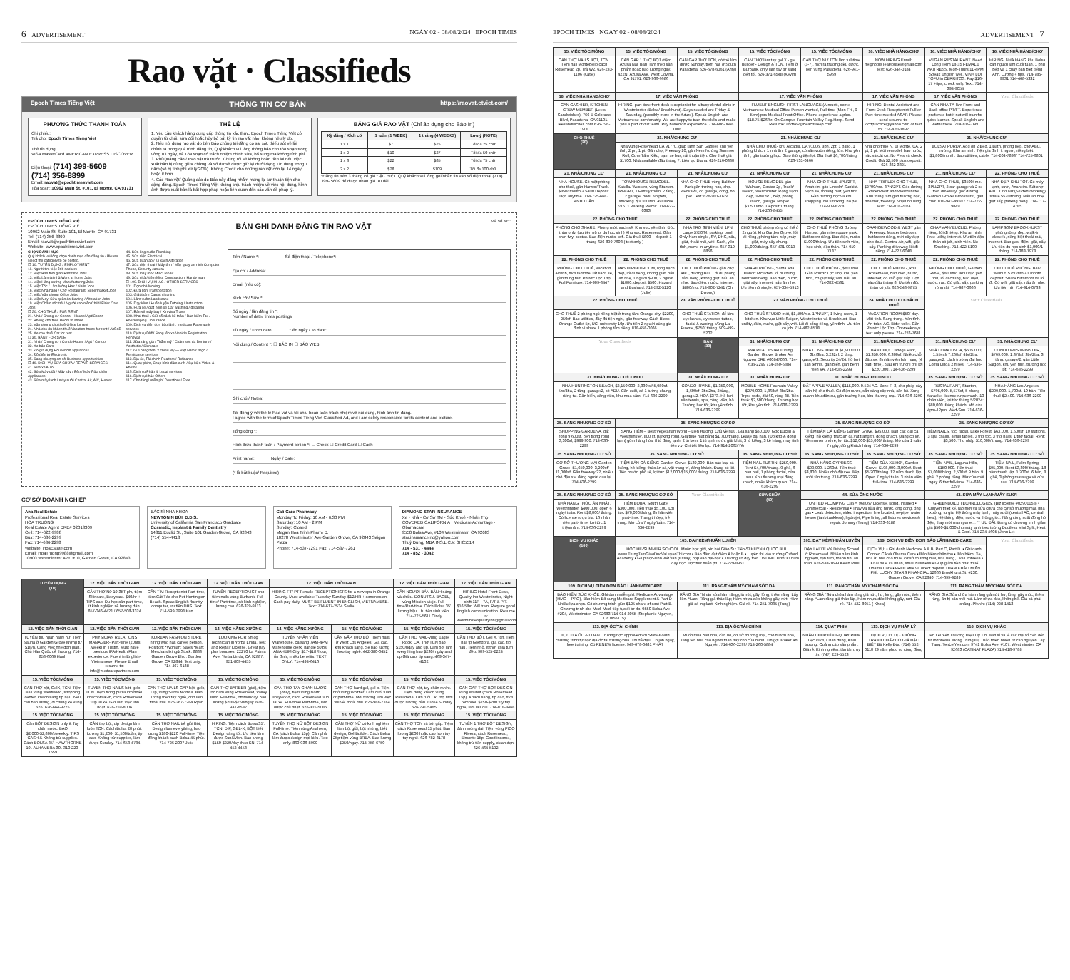6 ADVERTISEMENT NGÀY 02 - 08/08/2024 EPOCH TIMES
Rao vặt · Classifieds
Epoch Times Tiếng Việt THÔNG TIN CƠ BẢN https://raovat.etviet.com/
PHƯƠNG THỨC THANH TOÁN
Chi phiếu:
Trả cho: Epoch Times Tieng Viet
Thẻ tín dụng:
VISA MasterCard AMERICAN EXPRESS DISCOVER
Điện thoại: (714) 399-5609
(714) 356-8899
Email: raovat@epochtimesviet.com
Tòa soạn: 10962 Main St, #101, El Monte, CA 91731
THỂ LỆ
1. Yêu cầu khách hàng cung cấp thông tin xác thực. Epoch Times Tiếng Việt có quyền từ chối, sửa đổi hoặc hủy bỏ bất kỳ tin rao vặt nào, không nêu lý do.
2. Nếu nội dung rao vặt do bên Báo chúng tôi đăng có sai sót, thiếu sót về lỗi chính tả trong quá trình đăng tin, Quý khách vui lòng thông báo cho tòa soạn trong vòng 03 ngày, và Tòa soạn có trách nhiệm chỉnh sửa, bổ sung mà không tính phí.
3. Phí Quảng cáo / Rao vặt trả trước. Chúng tôi sẽ không hoàn tiền lại nếu việc xuất bản bị dừng giữa chừng và số dư sẽ được giữ lại dưới dạng Tín dụng trong 1 năm (sẽ bị tính phí xử lý 20%). Không Credit cho những rao vặt còn lại 14 ngày hoặc ít hơn.
4. Các Rao vặt/ Quảng cáo do Báo này đăng nhằm mang lại sự thuận tiện cho cộng đồng. Epoch Times Tiếng Việt không chịu trách nhiệm về việc nội dung, hình ảnh được xuất bản là bất hợp pháp hoặc liên quan đến các vấn đề pháp lý.
BẢNG GIÁ RAO VẶT (Chỉ áp dụng cho Báo In)
| Kỳ đăng / Kích cỡ | 1 tuần (1 WEEK) | 1 tháng (4 WEEKS) | Lưu ý (NOTE) |
| --- | --- | --- | --- |
| 1 x 1 | $7 | $25 | Tối đa 25 chữ. |
| 1 x 2 | $10 | $27 | Tối đa 50 chữ. |
| 1 x 3 | $22 | $85 | Tối đa 75 chữ. |
| 2 x 2 | $28 | $109 | Tối đa 100 chữ. |
*Đăng tin trên 3 tháng có giá ĐẶC BIỆT. Quý khách vui lòng gọi/nhắn tin vào số điện thoại (714) 399- 5609 để được nhận giá ưu đãi.
EPOCH TIMES TIẾNG VIỆT
EPOCH TIMES TIẾNG VIỆT
10962 Main St, Suite 101, El Monte, CA 91731
Tel: (714) 356-8899
Email: raovat@epochtimesviet.com
Website: www.epochtimesviet.com
BẢN GHI DANH ĐĂNG TIN RAO VẶT
Mã số KH:
CHỌN DANH MỤC
Quý khách vui lòng chọn danh mục cần đăng tin / Please select the category to be posted.
☐ 10. TUYỂN DỤNG / EMPLOYMENT
11. Người tìm việc Job seekers
12. Việc Bán thời gian Part-time Jobs
13. Việc Làm tại nhà Work at home Jobs
14. Việc Hãng xưởng Manufacturing Jobs
15. Việc Tóc / Làm Móng Hair / Nails Jobs
16. Việc Nhà hàng / Chợ Restaurant/ Supermarket Jobs
17. Việc Văn phòng Office Jobs
18. Việc May, Sửa quần áo Sewing / Alteration Jobs
19. Việc Chăm sóc trẻ / Người cao niên Child/ Elder Care Jobs
☐ 20. CHO THUÊ / FOR RENT
21. Nhà / Chung cư Condo – House/ Apt/Condo
22. Phòng cho thuê Room to share
23. Văn phòng cho thuê Office for rent
24. Nhà cho du khách thuê Vacation home for rent / AirBnB
25. Xe cho thuê Car for rent
☐ 30. BÁN / FOR SALE
31. Nhà / Chung cư / Condo House / Apt / Condo
32. Xe bán Cars
33. Đồ gia dụng Household appliances
34. Đồ điện tử Electronic
35. Sang nhượng cơ sở Business opportunities
☐ 40. DỊCH VỤ SỬA CHỮA / REPAIR SERVICES
41. Sửa xe Auto
42. Sửa Máy giặt / Máy sấy / Bếp / Máy Rửa chén Appliances
43. Sửa máy lạnh / máy sưởi Central Air, A/C, Heater
44. Sửa ống nước Plumbing
45. Sửa điện Electrical
46. Sửa quần áo / túi xách Alteration
47. Sửa điện thoại / Máy tính / Máy quay an ninh Computer, Phone, Security camera
48. Sửa máy móc Misc. repair
49. Sửa nhà / tiệm Misc Construction, Handy man
☐ 100. DỊCH VỤ KHÁC / OTHER SERVICES
101. Dọn nhà Moving
102. Đưa đón Transportation
103. Giặt thảm Carpet cleaning
104. Làm vườn Landscape
105. Dạy kèm / Huấn luyện Tutoring / Instruction
106. Rửa xe / giặt nệm xe Car washing / detailing
107. Bán vé máy bay / Xin visa Travel
108. Khai thuế / Giữ sổ sách kế toán / Bảo hiểm Tax / Bookkeeping / Insurance
109. Dịch vụ điền đơn bảo lãnh, medicare Paperwork services
110. Dịch vụ DMV Sang tên xe Vehicle Registration Renewal
111. Sửa răng giả / Thẩm mỹ / Chăm sóc da Denture / Aesthetic / Skin care
112. Gửi hàng/tiền, 2 chiều Mỹ — Việt Nam Cargo / Remittance services
113. Địa ốc, Tài chính Realtors / Refinance
114. Quay phim, Chụp hình đám cưới / Sự kiện Video & Photos
115. Dịch vụ Pháp lý Legal services
116. Dịch vụ khác Others
117. Cho tặng/ miễn phí Donations/ Free
Tên / Name *: Số điện thoại / Telephone*:
Địa chỉ / Address:
Email (nếu có):
Kích cỡ / Size *:
Số ngày / lần đăng tin *:
Number of date/ times postings
Từ ngày / From date: Đến ngày / To date:
Nội dung / Content *: ☐ BÁO IN ☐ BÁO WEB
Ghi chú / Notes:
Tôi đồng ý với thể lệ Rao vặt và tôi chịu hoàn toàn trách nhiệm về nội dung, hình ảnh tin đăng.
I agree with the term of Epoch Times Tieng Viet Classified Ad, and i am solely responsible for its content and picture.
Tổng cộng *:
Hình thức thanh toán / Payment option *: ☐ Check ☐ Credit Card ☐ Cash
Print name: Ngày / Date:
(* là bắt buộc/ Required)
CƠ SỞ DOANH NGHIỆP
Ana Real Estate
Professional Real Estate Services
HOA TRUONG
Real Estate Agent DRE# 02013309
Cell: 714-622-9988
Bus: 714-636-2299
Fax: 714-636-2298
Website: HoaEstate.com
Email: HoaTruong9988@gmail.com
10900 Westminster Ave. #10, Garden Grove, CA 92843
BÁC SĨ NHA KHOA
NEWTON N BÙI, D.D.S.
University of California San Francisco Graduate
Cosmetic, Implant & Family Dentistry
14311 Euclid St., Suite 101 Garden Grove, CA 92843
(714) 554-4413
Cali Care Pharmacy
Monday To Friday: 10 AM - 6.30 PM
Saturday: 10 AM - 2 PM
Sunday: Closed
Megan Hoa Trinh Pharm D.
10278 Westminster Ave Garden Grove, CA 92843 Saigon Plaza
Phone: 714-537-7291 Fax: 714-537-7261
DIAMOND STAR INSURANCE
Xe - Nhà - Cơ Sở TM - Sức Khoẻ - Nhân Thọ
COVERED CALIFORNIA · Medicare Advantage · Obamacare
9550 Bolsa Ave, #104 Westminster, CA 92683
star.insuranceinc@yahoo.com
Thuỷ Dung, MBA INS.LIC.#: 0H05514
714 - 531 - 4444
714 - 852 - 3042
| TUYỂN DỤNG (10) | 12. VIỆC BÁN THỜI GIAN | 12. VIỆC BÁN THỜI GIAN | 12. VIỆC BÁN THỜI GIAN | 12. VIỆC BÁN THỜI GIAN | | 12. VIỆC BÁN THỜI GIAN | 12. VIỆC BÁN THỜI GIAN |
| | CẦN THỢ Nữ 19-35T phụ tiệm Skincare, Bodycare. $40/hr + TIPS cao. Du học cần part-time, ít kinh nghiệm sẽ hướng dẫn. 657-346-4421 / 657-508-3324 | CẦN TÌM Receptionist Part-time, tiệm Cắt Tóc cho Pet Huntington Beach. Speak English fluently, computer, ưu tiên DHS. Text 714-599-2998 Han | TUYỂN RECEPTIONIST cho tiệm nails vùng Burbank. Full-time/ Part-time, có kinh nghiệm, lương cao. 626-329-9113 | HIRING FT/ PT Female RECEPTIONISTS for a new spa in Orange County. Must available Tuesday-Sunday. $12/HR + commission, Cash pay daily. MUST BE FLUENT IN ENGLISH, VIETNAMESE. Text: 714-617-2534 Sadie | | CẦN NGƯỜI BÁN BÁNH sáng và chiều. DONUTS & BAGEL, vùng Mission Viejo. Full-time/Part-time. Cách Bolsa 35' lương hậu. Ưu tiên sinh viên. 714-725-5611 Cindy | HIRING Hotel Front Desk, Quality Inn Westminster, Night shift 11P - 7A, F/T & P/T. $16.5/hr. Will train. Require good English communication. Resume to: westminsterqualityinn@gmail.com |
| 12. VIỆC BÁN THỜI GIAN | 12. VIỆC BÁN THỜI GIAN | 12. VIỆC BÁN THỜI GIAN | 14. VIỆC HÃNG XƯỞNG | 14. VIỆC HÃNG XƯỞNG | 15. VIỆC TÓC/MÓNG | 15. VIỆC TÓC/MÓNG | 15. VIỆC TÓC/MÓNG |
| TUYỂN thu ngân nam/ nữ. Tiệm Sauna ở Garden Grove lương từ $18/h. Công việc nhẹ đơn giản. Chủ Hàn Quốc dễ thương. 714-858-6069 Hạnh | PHYSICIAN RELATIONS MANAGER- Part-time (20hrs /week) in Tustin. Must have previous IPA/Health Plan experience. Fluent in English-Vietnamese. Please Email resume to: info@medcarepartners.com | KOREAN FASHION STORE hiring who has career person. Position: *Woman: Sales *Man: Merchandizing& Stock. 8883 Garden Grove Blvd. Garden Grove, CA 92844. Text only: 714-467-6188 | LOOKING FOR Smog Technician in Yorba Linda. Test and Repair License. Great pay plus bonuses. 22270 La Palma Ave, Yorba Linda, CA 92887. 951-809-4455 | TUYỂN NHÂN VIÊN Warehouse, ca sáng 7AM-4PM warehouse clerk, handle 50lbs. ANAHEIM City, $17-$18 /hour, ổn định, nhiều benefits. TEXT ONLY: 714-494-6416 | CẦN GẤP THỢ BỘT Tiệm nails ở West Los Angeles. Giá cao, khu khách sang. Sẽ bao lương theo tay nghề. 442-380-0452 | CẦN THỢ NAIL-vùng Eagle Rock, CA. Thợ TCN bao $150/ngày and up. Làm bột làm everything bao $230/ ngày and up.Giá cao, tip sang. 469-347-4102 | CẦN THỢ BỘT, Gel X, tcn. Tiệm nail tp Glendora, giá cao, tip hậu. Tiệm nhỏ, ít thợ, chia turn đều. 909-525-2224 |
| 15. VIỆC TÓC/MÓNG | 15. VIỆC TÓC/MÓNG | 15. VIỆC TÓC/MÓNG | 15. VIỆC TÓC/MÓNG | 15. VIỆC TÓC/MÓNG | 15. VIỆC TÓC/MÓNG | 15. VIỆC TÓC/MÓNG | 15. VIỆC TÓC/MÓNG |
| CẦN THỢ bột, GelX, TCN. Tiệm Nail vùng Westwood, shopping center, khách sang tip hậu. Nếu cần bao lương, đi chung xe vùng 626. 626-664-9225 | TUYỂN THỢ NAILS bột, gelx, TCN. Tiệm trong plaza lớn nhiều khách walk-in, cách Rosemead 10p lái xe. Giờ làm việc linh hoạt. 626-759-8006 | CẦN THỢ NAILS GẤP bột, gelx, Dip, vùng Santa Monica. Bao lương theo tay nghề, cho làm thoải mái. 626-267-7284 Ryan | CẦN THỢ BARBER (giỏi), tiệm tóc nam vùng Rosemead, Valley Blvd. Full-time, off Monday, bao lương $200-$250/ngày. 626-941-6532 | CẦN THỢ TAY CHÂN NƯỚC (only), tiệm vùng North Hollywood, cách Rosemead 30p lái xe. Full-time/ Part-time, làm được chủ nhật. 626-315-5086 | CẦN THỢ hard gel, gel-x. Tiệm nhỏ vùng Whittier. Làm cuối tuần or part-time. Môi trường làm việc vui vẻ, thoải mái. 626-988-7164 | CẦN THỢ bột, tay chân nước. Tiệm đông khách vùng Pasadena. Lớn tuổi Ok, thợ mới được hướng dẫn. Close Sunday. 626-791-5465 | CẦN GẤP THỢ BỘT DESIGN vùng Walnut (cách Rosemead 15p). Khách sang, tip cao, mới remodel. $150-$200 tùy tay nghề, làm lâu dài. 714-818-3468 |
| 15. VIỆC TÓC/MÓNG | 15. VIỆC TÓC/MÓNG | 15. VIỆC TÓC/MÓNG | 15. VIỆC TÓC/MÓNG | 15. VIỆC TÓC/MÓNG | 15. VIỆC TÓC/MÓNG | 15. VIỆC TÓC/MÓNG | 15. VIỆC TÓC/MÓNG |
| Cần BỘT DESIGN only & Tay chân nước. BAO $2,000-$2,800/biweekly. TIPS CASH & Không trừ supplies. Cách BOLSA 35'. HAWTHORNE 10'. ALHAMBRA 30'. 310-220-1659 | CẦN thợ bột, dip design làm luôn TCN. Cách Bolsa 20 phút. Lương $1,200- $1,500/tuần, tip cao. Không trừ supplies, làm được Sunday. 714-653-4784 | CẦN THỢ NAIL trẻ giỏi Bột, Design làm everything, bao lương $180-$220 Full-time. Tiệm đông khách cách Bolsa 45 phút. 714-726-2007 Julie | HIRING: Tiệm cách Bolsa 35'. TCN, DIP, GEL-X, BỘT biết Design càng tốt. Ưu tiên làm được Sun&Mon. Bao lương $150-$220/day theo KN. 714-452-4458 | TUYỂN THỢ NỮ BỘT DESIGN Full-time. Tiệm vùng Anaheim, CA (cách Bolsa 15p). Cần phải làm được design mọi kiểu. Text only: 860-936-8999 | CẦN THỢ NỮ có kinh nghiệm làm bột giỏi, bột nhúng, biết design, Gel Builder. Cách Bolsa 25p tiệm vùng BREA. Bao lương $250/ngày. 714-758-6750 | CẦN THỢ TCN và bột gấp. Tiệm cách Rosemead 15 phút. Bao lương $200 hoặc cao hơn tuỳ tay nghề. 626-782-3178 | TUYỂN 1 THỢ BỘT DESIGN, đánh móng dài. Tiệm vùng PICO Rivera, cách Rosemead, Elmonte 15p. Good income, không trừ tiền supply, clean dọn. 626-464-5192 |
EPOCH TIMES NGÀY 02 - 08/08/2024
ADVERTISEMENT 7
| 15. VIỆC TÓC/MÓNG | 15. VIỆC TÓC/MÓNG | 15. VIỆC TÓC/MÓNG | 15. VIỆC TÓC/MÓNG | 15. VIỆC TÓC/MÓNG | 16. VIỆC NHÀ HÀNG/CHỢ | 16. VIỆC NHÀ HÀNG/CHỢ | 16. VIỆC NHÀ HÀNG/CHỢ |
| --- | --- | --- | --- | --- | --- | --- | --- |
| CẦN THỢ NAILS BỘT, TCN. Tiệm nail Montebello cách Rosemead 2p. Trả W2. 626-233-1106 (Katie) | CẦN GẤP 1 THỢ BỘT (tiệm Azusa Nail Bar), làm theo sản phẩm hoặc bao lương ngày. 422N, Azusa Ave, West Covina, CA 91791. 626-966-6686 | CẦN GẤP THỢ TCN, có thể làm được Sunday, tiệm nail ở South Pasadena. 626-678-6061 (Amy) | CẦN THỢ làm tay gel X - gel Builder - Design & TCN. Tiệm ở Burbank, only làm tay từ sáng đến tối. 626-371-6548 (Kevin) | CẦN THỢ NỮ TCN làm full-time (3-7), mới ra trường đều được. Tiệm vùng Pasadena. 626-941-5969 | NOW HIRING Email: neighborsTeaHouse@gmail.com Text: 626-344-0184 | VEGAN RESTAURANT. Need Long Term 18-35 FEMALE WAITRESS. Mon-Thurs 11-4PM. Speak English well. VINH LOI TOFU in CERRITOS. Pay $16-17 +tips, check only. Text: 714-394-9054 | HIRING: NHÀ HÀNG khu Bolsa cần người làm cuối tuần. 1 phụ bếp và 1 chạy bàn biết tiếng Anh. Lương + tips. 714-785-9931 714-468-5332 |
| 16. VIỆC NHÀ HÀNG/CHỢ | 17. VIỆC VĂN PHÒNG | | 17. VIỆC VĂN PHÒNG | | 17. VIỆC VĂN PHÒNG | 17. VIỆC VĂN PHÒNG | Your Classifieds |
| CẦN CASHIER, KITCHEN CREW MEMBER (Lee's Sandwiches), 766 E Colorado Blvd, Pasadena, CA 91101. leesandwiches.com 626-796-1908 | HIRING: part-time front desk receptionist for a busy dental clinic in Westminster (Bolsa/ Brookhurst). Days needed are Friday & Saturday, (possibly more in the future). Speak English and Vietnamese comfortably. We are happy to train the skills and make you a part of our team. Pay based on experience. 714-606-0668 Trinh | | FLUENT ENGLISH FIRST LANGUAGE (A-must), some Vietnamese Medical Office Person wanted, Full-time (Mon-Fri., 9-5pm) pos Medical Front Office. Phone experience a-plus. $18.75-$26/hr. On Campus Fountain Valley Reg.Hosp. Send Resume: andrew@beachsleep.com | | HIRING: Dental Assistant and Front Desk Receptionist Full or Part-time needed ASAP. Please send resume to: ocdpractice@yahoo.com or text to: 714-420-3892 | CẦN NHA TÁ làm Front and Back office PT/FT. Experience preferred but if not will train for quick learner. Speak English and Vietnamese. 714-839-7660 | |
| CHO THUÊ (20) | 21. NHÀ/CHUNG CƯ | | 21. NHÀ/CHUNG CƯ | | 21. NHÀ/CHUNG CƯ | 21. NHÀ/CHUNG CƯ | |
| | Nhà vùng Rosemead CA 91770, giáp ranh San Gabriel, khu yên tĩnh, 2 pn, 1 pt. Gần chợ, Freeway 10, gần Nem Nướng Summer Roll, Cơm Tấm Kiều, trạm xe bus, rất thuận tiện. Cho thuê giá $1700. Nhà available đầu tháng 7. Liên lạc Diana: 626-216-0380 | | NHÀ CHO THUÊ- khu Arcadia, CA 91006. 3pn, 2pt. 1 patio, 1 phòng khách, 1 nhà ăn, 2 garage, có sân vườn riêng, lớn. Khu yên tĩnh, gần trường học. Giao thông tiện lợi. Giá thuê $6,700/tháng. 626-731-0466 | | Nhà cho thuê N. El Monte, CA. 2 pt, 1 pt. Mới remodel, bao nước, rác và cát có. No Pets và check Credit. Giá $2,500 plus deposit. 626-362-3321 | BOLSA/ PURDY. Add on 2 Bed, 1 Bath, phòng bếp, chợ ABC, trường. Khu an ninh. Tiện gia đình ít người, riêng biệt. $1,800/month. Bao utilities, cable. 714-204-7893/ 714-725-6801 | |
| 21. NHÀ/CHUNG CƯ | 21. NHÀ/CHUNG CƯ | 21. NHÀ/CHUNG CƯ | 21. NHÀ/CHUNG CƯ | 21. NHÀ/CHUNG CƯ | 21. NHÀ/CHUNG CƯ | 21. NHÀ/CHUNG CƯ | 22. PHÒNG CHO THUÊ |
| NHÀ HOUSE. Có một phòng cho thuê, gần Harbor/ Trask. $850/ month + $400 Deposit. Dọn anytime. 714-725-6687 ANH TUẤN | TOWNHOUSE REMODEL. Katella/ Western, vùng Stanton. 3PN/2PT, 1 Family room, 2 tầng, 2 garage, pool. No pets, smoking. $3,300/Mo. Available 7/15. 1 Parking Permit. 714-622-0393 | NHÀ CHO THUÊ vùng Baldwin Park gần trường học, chợ. 4PN/3PT, có garage, cổng, no pet. Text: 626-901-1624. | HOUSE REMODEL gần Walmart, Costco 2p, Trask/ Beach, Wesminster. Rộng sạch đẹp, 3PN/2PT, bếp, phòng khách, garage. No pet. $3.500/mo. Deposit 1 tháng. 714-266-8455 | NHÀ CHO THUÊ 4PN/2PT, Anaheim góc Lincoln/ Sunkist. Sạch sẽ, thoáng mát, yên tĩnh. Gần trường học và khu shopping. No smoking, no pet. 714-909-8278 | NHÀ TRIPLEX CHO THUÊ, $2700/mo. 3PN/2PT. Góc đường GoldenWest and Westminster. Khu trung tâm gần trường học, nhà thờ, freeway. Nhận housing. Text: 714-818-2074 | NHÀ CHO THUÊ, $3500/ mo. 3PN/2PT, 2 car garage và 2 xe trên driveway, góc đường Garden Grove/ Brookhurst, gần chợ. 818-943-4950 / 714-722-9849 | NHÀ ĐẸP, KHU TỐT. Có máy lạnh, sưởi, Anaheim. Sát chợ ABC. Cho Nữ (Student/working) share $570/tháng. Nấu ăn nhẹ, giặt sấy, parking riêng. 714-717-4785 |
| 22. PHÒNG CHO THUÊ | | 22. PHÒNG CHO THUÊ | 22. PHÒNG CHO THUÊ | 22. PHÒNG CHO THUÊ | 22. PHÒNG CHO THUÊ | 22. PHÒNG CHO THUÊ | 22. PHÒNG CHO THUÊ |
| PHÒNG CHO SHARE. Phòng mới, sạch sẽ. Khu vực yên tĩnh. Độc thân only. (ưu tiên nữ or du học sinh) Khu vực Rosemead. Gần chợ, fwy, costco. Bao điện nước, wifi. Giá thuê $800 + deposit 1 tháng 626-899-7603 ( text only ) | | NHÀ TRỌ SINH VIÊN, 1PN Large $750/M, parking, pool. Only Nam single, SV, DHS, nấu, giặt, thoải mái, wifi. Sạch, yên tĩnh, move-in anytime. 657-319-8856 | CHO THUÊ phòng rộng có thể ở 2 người, khu Garden Grove, lối đi riêng, phòng tắm, bếp, máy giặt, máy sấy chung. $1,000/tháng. 657-431-9019 | CHO THUÊ PHÒNG đường Harbor, gần mile square park. Bathroom riêng. Bao điện, nước. $1000/tháng. Ưu tiên sinh viên, học sinh, độc thân. 714-910-7187 | ORANGEWOOD & WEST gần Freeway, Master bedroom, bathroom riêng, mới xây đẹp cho thuê. Central Air, wifi, giặt sấy. Parking driveway, lối đi riêng. 714-727-6048 | CHAPMAN/ EUCLID. Phòng riêng, lối đi riêng. Khu an ninh. Free utility, internet. Ưu tiên độc thân có job, sinh viên. No Smoking. 714-422-5109 | LAMPSON/ BROOKHURST phòng rộng, đẹp, walk-in closet's, riêng biệt thoải mái, internet. Bao gas, điện, giặt, sấy. Ưu tiên du học sinh $1,000/1 tháng. 714-383-1973 |
| 22. PHÒNG CHO THUÊ | 22. PHÒNG CHO THUÊ | 22. PHÒNG CHO THUÊ | 22. PHÒNG CHO THUÊ | 22. PHÒNG CHO THUÊ | 22. PHÒNG CHO THUÊ | 22. PHÒNG CHO THUÊ | 22. PHÒNG CHO THUÊ |
| PHÒNG CHO THUÊ, vacation Airbnb, mới remodel rất sạch sẽ, gần trung tâm Phước Lộc Thọ. Full Furniture. 714-909-8447 | MASTERBEDROOM, rộng sạch đẹp, lối đi riêng, không giặt, nấu ăn nhẹ, 1 người $900, 2 người $1000, deposit $500. Hazard and Bushard. 714-592-5120 (Julie) | CHO THUÊ PHÒNG gần chợ ABC, đường Ball. Lối đi, phòng tắm riêng, không giặt, nấu ăn nhẹ. Bao điện, nước, internet, $800/mo. 714-902-7241 (Chị Dương) | SHARE PHÒNG, Santa Ana, Habor/ Mcfaden, lối đi chung, restroom riêng. Bao điện, nước, giặt sấy, internet, nấu ăn nhẹ. Ưu tiên nữ single. 657-334-5913 | CHO THUÊ PHÒNG, $600/mo. Gần Phước Lộc Thọ, khu yên tĩnh, có giặt sấy, wifi, nấu ăn. 714-322-4531 | CHO THUÊ PHÒNG, khu Rosemead, bao điện, nước, internet, có chỗ giặt sấy. Dọn vào đầu tháng 8. Ưu tiên độc thân có job. 626-548-9875 | PHÒNG CHO THUÊ, Garden Grove, $600/mo. Khu vực yên tĩnh, lối đi chung, bao điện, nước, rác. Có giặt, sấy, parking rộng rãi. 714-987-0666 | CHO THUÊ PHÒNG, Ball/ Walnut. $750/mo +1 month deposit. Share bathroom và lối đi. Có wifi, giặt sấy, nấu ăn nhẹ. Ưu tiên nữ. 714-914-0763 |
| 22. PHÒNG CHO THUÊ | | 23. VĂN PHÒNG CHO THUÊ | 23. VĂN PHÒNG CHO THUÊ | | 24. NHÀ CHO DU KHÁCH THUÊ | Your Classifieds | |
| CHO THUÊ 2 phòng ngủ riêng biệt ở trung tâm Orange city. $2200, 250sf. Bao utilities, đầy đủ tiện nghi, gần freeway. Cách Block Orange Outlet 5p, UCI university 10p. Ưu tiên 2 người cùng gia đình vì share 1 phòng tắm riêng. 818-658-0066 | | CHO THUÊ STATION để làm eyelashes, eyebrows tattoo, facial & waxing. Vùng La Puente, $750/ tháng. 509-499-5202 | CHO THUÊ STUDIO mới, $1,400/mo. 1PN/1PT, 1 living room, 1 kitchen. Khu vực Little Saigon, Westminster và Brookhust. Bao unility, điện, nước, giặt sấy, wifi. Lối đi cổng riêng, yên tĩnh. Ưu tiên có job. 714-482-8518 | | VACATION ROOM $50/ day. Mới tinh. Sang trọng. Yên tĩnh. An toàn. AC. Bidet toilet. Gần Phước Lộc Thọ. On weekdays text only please. 714-276-7641 | | |
| Your Classifieds | | BÁN (30) | 31. NHÀ/CHUNG CƯ | 31. NHÀ/CHUNG CƯ | 31. NHÀ/CHUNG CƯ | 31. NHÀ/CHUNG CƯ | 31. NHÀ/CHUNG CƯ |
| | | | ANA REAL ESTATE vùng Garden Grove. Broker An Nguyen DRE #00847066. 714-636-2299 714-260-5884 | NHÀ LONG BEACH $1,900,000. 3br/3ba, 3,232sf. 2 tầng, garage/3. Security 24/24, hồ bơi, sân tennis, gần biển, gần bệnh viện VA. 714-636-2299 | BÁN CHỢ, Canoga Park, $1,350,000. 6,300sf. Nhiều chỗ đậu xe. 8 nhân viên bán hàng (4 part- time). Sau khi trừ chi phí lời $220,000. 714-636-2299 | NHÀ LOMA LINDA, $605,000, 1,554sf/ 7,260sf, 4br/2ba, garage/2, cách trường đại học Loma Linda 2 miles. 714-636-2299 | CONDO WESTMINSTER, $769,000, 1,378sf, 3br/2ba, 3 tầng, garage/2, gần Little Saigon, khu yên tĩnh, trường học tốt. 714-636-2299 |
| 31. NHÀ/CHUNG CƯ/CONDO | | 31. NHÀ/CHUNG CƯ | 31. NHÀ/CHUNG CƯ | 31. NHÀ/CHUNG CƯ/CONDO | | 35. SANG NHƯỢNG CƠ SỞ | 35. SANG NHƯỢNG CƠ SỞ |
| NHÀ HUNTINGTON BEACH, $2,150,000, 2,330 sf/ 5,980sf. 5br/4ba, 2 tầng, garage/2, có ADU. Căn cuối, có 1 tường chung, riêng tư. Gần biển, công viên, khu mua sắm. 714-636-2299 | | CONDO IRVINE, $1,350,000, 1,600sf, 3br/2ba, 2 tầng, garage/2. HOA $373. Hồ bơi, sân tennis, spa, công viên, hồ. Trường học tốt, khu yên tĩnh. 714-636-2299 | MOBILE HOME Fountain Valley, $279,000, 1,868sf. 3br/2ba. Triple wide, dài 60, rộng 38. Tiền thuê: $2,500/ tháng. Trường học tốt, khu yên tĩnh. 714-636-2299 | ĐẤT APPLE VALLEY, $115,000. 0.524 AC. Zone R-3, cho phép xây căn hộ cho thuê. Có điện nước, sẵn sàng xây nhà, căn hộ. Xung quanh khu dân cư, gần trường học, khu thương mại. 714-636-2299 | | RESTAURANT, Stanton, $795,000. 5,576sf, 5 phòng Karaoke, license rượu mạnh. 10 nhân viên, lợi tức tháng 5/2024: $80,000. Đông khách. Mở cửa 4pm-12pm. Wed-Sun. 714-636-2299 | NHÀ HÀNG Los Angeles, $299,000. 1,700sf. 10 bàn. Tiền thuê $2,400. 714-636-2299 |
| 35. SANG NHƯỢNG CƠ SỞ | 35. SANG NHƯỢNG CƠ SỞ | | | 35. SANG NHƯỢNG CƠ SỞ | | 35. SANG NHƯỢNG CƠ SỞ | |
| SHOPPING GARDENA, đất rộng 9,600sf, bên trong rộng 3,300sf, $999,900. 714-636-2299 | SANG TIỆM – Best Vegetarian World – Liên Hương. Chủ về hưu. Giá sang $60,000. Góc Euclid & Westminster, 800 sf, parking rộng. Giá thuê mặt bằng $1,700/tháng, Lease dài hạn. (Đồ khô & đông lạnh) gồm hàng hóa, 8 tủ đông lạnh, 2 tủ kem, 1 tủ lạnh nước giải khát, 3 tủ kiếng, 3 kệ hàng, máy tính tiền v.v. Chi tiết liên lạc: 714-914-2065 Yến | | | TIỆM BÁN CÁ KIỂNG Garden Grove, $95,000. Bán các loại cá kiểng, hồ kiếng, thức ăn cá,vật trang trí, đông khách. Đang có lời. Tiền mướn phố rẻ, lợi tức $12,000-$15,000/ tháng. Mở cửa 1 tuần 7 ngày, đông khách hàng. 714-636-2299 | | TIỆM NAILS, tóc, facial, Lake Forest, $63,000, 1,500sf. 10 stations, 3 spa chairs, 4 nail tables. 3 thợ tóc, 3 thợ nails, 1 thợ facial. Rent: $3,500. Thu nhập $10,000/ tháng. 714-636-2299 | |
| 35. SANG NHƯỢNG CƠ SỞ | 35. SANG NHƯỢNG CƠ SỞ | | 35. SANG NHƯỢNG CƠ SỞ | 35. SANG NHƯỢNG CƠ SỞ | 35. SANG NHƯỢNG CƠ SỞ | 35. SANG NHƯỢNG CƠ SỞ | 35. SANG NHƯỢNG CƠ SỞ |
| CƠ SỞ THƯƠNG MẠI Garden Grove, $1,650,000. 3,200sf/ 11,000sf. Gần freeway 22, nhiều chỗ đậu xe, đông người qua lại. 714-636-2299 | TIỆM BÁN CÁ KIỂNG Garden Grove, $139,000. Bán các loại cá kiểng, hồ kiếng, thức ăn cá, vật trang trí, đông khách. Đang có lời. Tiền mướn phố rẻ, lợi tức $12,000-$15,000/ tháng. 714-636-2299 | | TIỆM NAIL TUSTIN, $250,000. Rent $4,700/ tháng. 9 ghế, 6 bàn nail, 1 phòng facial, cửa sau. Khu thương mại đông khách, nhiều khách quen. 714-636-2299 | NHÀ HÀNG CYPRESS, $99,900. 1,260sf. Tiền thuê $3,800. Nhiều chỗ đậu xe. Bếp mới tân trang. 714-636-2299 | TIỆM SỬA XE HƠI, Garden Grove, $198,000. 3,000sf. Rent $5,200/tháng. 12 năm thành lập. Open 7 ngày/ tuần. 3 nhân viên full-time. 714-636-2299 | TIỆM NAIL, Laguna Hills, $150,000. Tiền thuê $7,000/tháng. 2,500sf. 9 bàn, 9 ghế, 2 phòng riêng. Mở cửa mỗi ngày. 6 thợ full-time. 714-636-2299 | TIỆM NAIL, Palm Spring, $95,000. Rent $3,300/ tháng. 18 năm thành lập. 1,200sf. 6 bàn, 8 ghế, 3 phòng massage và cửa sau. 714-636-2299 |
| 35. SANG NHƯỢNG CƠ SỞ | 35. SANG NHƯỢNG CƠ SỞ | Your Classifieds | SỬA CHỮA (40) | 44. SỬA ỐNG NƯỚC | | 43. SỬA MÁY LẠNH/MÁY SƯỞI | |
| NHÀ HÀNG THỨC ĂN NHẬT, Westminster, $400,000, open 6 ngày/ tuần. Rent $8,000/ tháng. Có license rượu bia. 16 nhân viên part- time. Lợi tức 1 triệu/năm. 714-636-2299 | TIỆM BOBA, South Gate, $300,000. Tiền thuê $5,100. Lợi tức $70,000/tháng, 8 nhân viên part-time. Trang trí đẹp, trẻ trung. Mở cửa 7 ngày/tuần. 714-636-2299 | | | UNITED PLUMPING C36 = 968067 License, Bond, Insured • Commercial - Residential • Thay và sửa ống nước, ống cống, ống gas • Leak detection, video inspection, line located, re-pipe, water heater (tank-tankless), hydrojet, Pipe lining, all fixtures services & repair. Johnny (Trung) 714-333-6188 | | GREENBUILD TECHNOLOGIES. (Biz license #02900058) • Chuyên thiết kế, ráp mới và sửa chữa cho cơ sở thương mại, nhà xưởng, tư gia: Hệ thống máy lạnh, máy sưởi (central AC, central heat), Hệ thống điện, nước và thông gió... Năng công suất đông hồ điện, thay mới main panel... ** ƯU ĐÃI: Đang có chương trình giảm giá $500-$1,000 cho máy lạnh treo tường Ductless Mini Split, Heat & Cool. 714-234-4605 (John Le) | |
| DỊCH VỤ KHÁC (100) | 105. DẠY KÈM/HUẤN LUYỆN | | | 105. DẠY KÈM/HUẤN LUYỆN | 109. DỊCH VỤ ĐIỀN ĐƠN BẢO LÃNH/MEDICARE | | Your Classifieds |
| | HỌC HÈ-SUMMER SCHOOL. Muốn học giỏi, xin hỏi Giáo-Sư Tiến-Sĩ HUỲNH QUỐC BỬU. www.TrungTamGiaoDucVaLuyenThi.com • Bảo đảm đạt điểm A hoặc B • Luyện thi vào trường Oxford Academy • Giúp học-sinh viết văn (Essay) nộp vào đại-học • Trường có dạy trên ONLINE. Hơn 30 năm dạy học. Học thử miễn phí 714-229-8951 | | | DẠY LÁI XE VK Driving School ở Rosemead. Nhiều năm kinh nghiệm, tận tâm, thành tín, an toàn. 626-534-1699 Kevin Phui | DỊCH VỤ: • Ghi danh Medicare A & B, Part C, Part D. • Ghi danh Corved CA và Obama Care • Bảo hiểm nhân thọ • Bảo hiểm: Xe, nhà ở, nhà cho thuê, cơ sở thương mại, nhà hàng,...và Umbrella • Khai thuế cá nhân, small business • Giúp giảm tiền phạt thuế Obama Care • FREE efile và direct deposit THAM KHẢO MIỄN PHÍ. LUCKY STARS FINANCIAL 12666 Brookhurst St, #230, Garden Grove, CA 92840. 714-699-9289 | | |
| 109. DỊCH VỤ ĐIỀN ĐƠN BẢO LÃNH/MEDICARE | | 111. RĂNG/THẨM MỸ/CHĂM SÓC DA | | 111. RĂNG/THẨM MỸ/CHĂM SÓC DA | | 111. RĂNG/THẨM MỸ/CHĂM SÓC DA | |
| BẢO HIỂM SỨC KHỎE. Ghi danh miễn phí: Medicare Advantage (HMO + PPO), Bảo hiểm Bổ sung Medicare Supplement & Part D - Nhiều lựa chọn. Có chương trình giúp $125 share of cost Part B. Chương trình cho Medi-Medi tiếp tục đi tự do. 9550 Bolsa Ave #204, Westminster, CA 92683 714-914-2065 (Stephanie Nguyen, Lic.0I56175). | | RĂNG GIẢ *Nhận sửa hàm răng giả nứt, gãy, lỏng, thêm răng. Lấy liền. *Làm: Răng giả tháo lắp; Hàm nhựa dẻo không gãy, nứt; Hàm giả có implant. Kinh nghiệm. Giá rẻ. 714-251-7035 (Tùng) | | RĂNG GIẢ *Sửa chữa hàm răng giả nứt, hư, lỏng, gãy móc, thêm răng. *Làm răng giả tháo lắp, Hàm nhựa dẻo không gãy, nứt. Giá rẻ. 714-422-8051 ( Khoa) | | RĂNG GIẢ Sửa chữa hàm răng giả nứt, hư, lỏng, gãy móc, thêm răng, ăn bị cấn mòi má. Làm nhựa dẻo, không bể. Giá cả phải chăng. Phước (714) 928-1413 | |
| 113. ĐỊA ỐC/TÀI CHÍNH | | 113. ĐỊA ỐC/TÀI CHÍNH | | 114. QUAY PHIM | 115. DỊCH VỤ PHÁP LÝ | 116. DỊCH VỤ KHÁC | |
| HỌC ĐỊA ỐC & LOAN. Trường học approved với State-Board chương trình tự học địa-ốc tại trường/nhà. Thi dễ đậu. Có job ngay, free training. Có RENEW license. 949-678-0681 PHÁT | | Muốn mua bán nhà, cần hộ, cơ sở thương mại, cho mướn nhà, sang tên nhà cho người thân hay con của mình. Xin gọi Broker An Nguyễn, 714-636-2299/ 714-260-5884 | | NHẬN CHỤP HÌNH-QUAY PHIM Tiệc cưới, Chân dung, Khai trương, Quảng cáo sản phẩm. Giá rẻ. Kinh nghiệm, tận tâm, uy tín. (747) 229-5523 | DỊCH VỤ LY DỊ - KHÔNG TRANH CHẤP CÓ GIÁ ĐẶC BIỆT Bà Kelly Đào (714) 552-0110 29 năm phục vụ cộng đồng | Ten Lei Yến Thương Hiệu Uy Tín. Bán sỉ và lẻ các loại tổ Yến đến từ Indonesia. Đông Trùng Hạ Thảo thiên nhiên từ cao nguyên Tây Tạng. TenLeiYen.com 9741 Bolsa Ave, #107, Westminster, CA 92683 (CATINAT PLAZA) 714-418-9788 | |